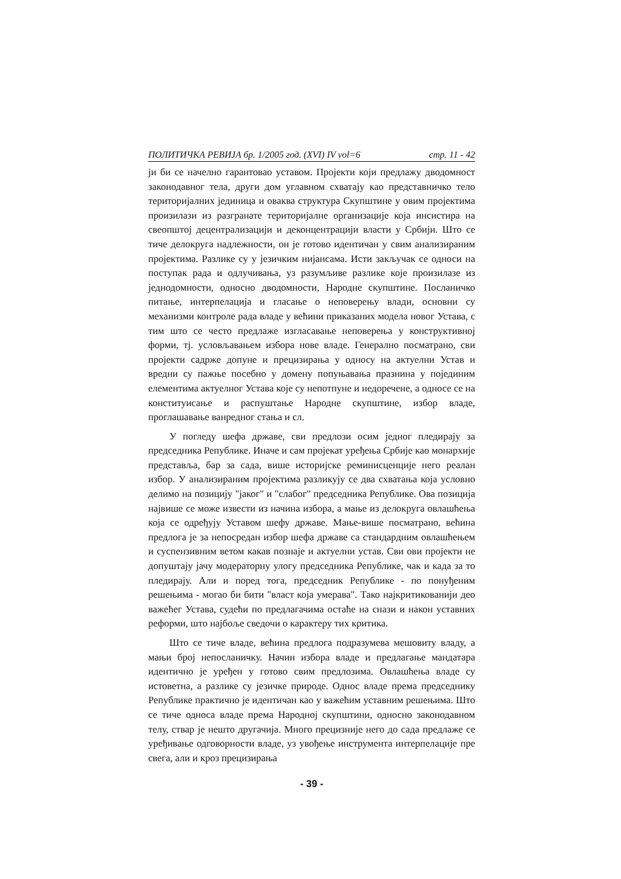ПОЛИТИЧКА РЕВИЈА бр. 1/2005 год. (XVI) IV vol=6 стр. 11 - 42
ји би се начелно гарантовао уставом. Пројекти који предлажу дводомност законодавног тела, други дом углавном схватају као представничко тело територијалних јединица и оваква структура Скупштине у овим пројектима произилази из разгранате територијалне организације која инсистира на свеопштој децентрализацији и деконцентрацији власти у Србији. Што се тиче делокруга надлежности, он је готово идентичан у свим анализираним пројектима. Разлике су у језичким нијансама. Исти закључак се односи на поступак рада и одлучивања, уз разумљиве разлике које произилазе из једнодомности, односно дводомности, Народне скупштине. Посланичко питање, интерпелација и гласање о неповерењу влади, основни су механизми контроле рада владе у већини приказаних модела новог Устава, с тим што се често предлаже изгласавање неповерења у конструктивној форми, тј. условљавањем избора нове владе. Генерално посматрано, сви пројекти садрже допуне и прецизирања у односу на актуелни Устав и вредни су пажње посебно у домену попуњавања празнина у појединим елементима актуелног Устава које су непотпуне и недоречене, а односе се на конституисање и распуштање Народне скупштине, избор владе, проглашавање ванредног стања и сл.
У погледу шефа државе, сви предлози осим једног пледирају за председника Републике. Иначе и сам пројекат уређења Србије као монархије представља, бар за сада, више историјске реминисценције него реалан избор. У анализираним пројектима разликују се два схватања која условно делимо на позицију "јаког" и "слабог" председника Републике. Ова позиција највише се може извести из начина избора, а мање из делокруга овлашћења која се одређују Уставом шефу државе. Мање-више посматрано, већина предлога је за непосредан избор шефа државе са стандардним овлашћењем и суспензивним ветом какав познаје и актуелни устав. Сви ови пројекти не допуштају јачу модераторну улогу председника Републике, чак и када за то пледирају. Али и поред тога, председник Републике - по понуђеним решењима - могао би бити "власт која умерава". Тако најкритикованији део важећег Устава, судећи по предлагачима остаће на снази и након уставних реформи, што најбоље сведочи о карактеру тих критика.
Што се тиче владе, већина предлога подразумева мешовиту владу, а мањи број непосланичку. Начин избора владе и предлагање мандатара идентично је уређен у готово свим предлозима. Овлашћења владе су истоветна, а разлике су језичке природе. Однос владе према председнику Републике практично је идентичан као у важећим уставним решењима. Што се тиче односа владе према Народној скупштини, односно законодавном телу, ствар је нешто другачија. Много прецизније него до сада предлаже се уређивање одговорности владе, уз увођење инструмента интерпелације пре свега, али и кроз прецизирања
- 39 -